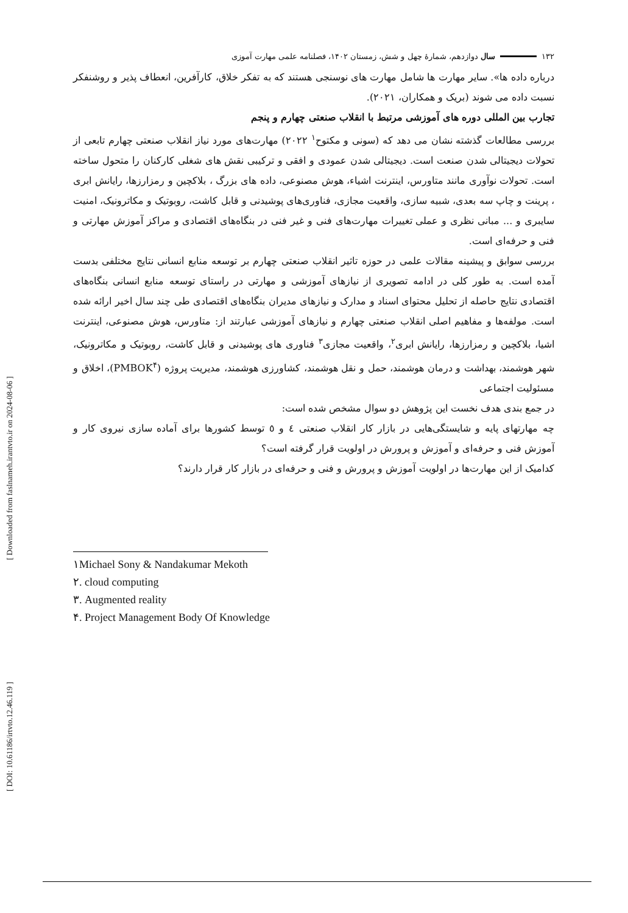[ Downloaded from faslnameh.irantvto.ir on 2024-08-06 ]
[ DOI: 10.61186/irtvto.12.46.119 ]
۱۳۲ سال دوازدهم، شمارهٔ چهل و شش، زمستان ۱۴۰۲، فصلنامه علمی مهارت آموزی
درباره داده ها». سایر مهارت ها شامل مهارت های نوسنجی هستند که به تفکر خلاق، کارآفرین، انعطاف پذیر و روشنفکر نسبت داده می شوند (بریک و همکاران، ۲۰۲۱).
تجارب بین المللی دوره های آموزشی مرتبط با انقلاب صنعتی چهارم و پنجم
بررسی مطالعات گذشته نشان می دهد که (سونی و مکتوح<sup>۱</sup> ۲۰۲۲) مهارت‌های مورد نیاز انقلاب صنعتی چهارم تابعی از تحولات دیجیتالی شدن صنعت است. دیجیتالی شدن عمودی و افقی و ترکیبی نقش های شغلی کارکنان را متحول ساخته است. تحولات نوآوری مانند متاورس، اینترنت اشیاء، هوش مصنوعی، داده های بزرگ ، بلاکچین و رمزارزها، رایانش ابری ، پرینت و چاپ سه بعدی، شبیه سازی، واقعیت مجازی، فناوری‌های پوشیدنی و قابل کاشت، روبوتیک و مکاترونیک، امنیت سایبری و ... مبانی نظری و عملی تغییرات مهارت‌های فنی و غیر فنی در بنگاه‌های اقتصادی و مراکز آموزش مهارتی و فنی و حرفه‌ای است.
بررسی سوابق و پیشینه مقالات علمی در حوزه تاثیر انقلاب صنعتی چهارم بر توسعه منابع انسانی نتایج مختلفی بدست آمده است. به طور کلی در ادامه تصویری از نیازهای آموزشی و مهارتی در راستای توسعه منابع انسانی بنگاه‌های اقتصادی نتایج حاصله از تحلیل محتوای اسناد و مدارک و نیازهای مدیران بنگاه‌های اقتصادی طی چند سال اخیر ارائه شده است. مولفه‌ها و مفاهیم اصلی انقلاب صنعتی چهارم و نیازهای آموزشی عبارتند از: متاورس، هوش مصنوعی، اینترنت اشیا، بلاکچین و رمزارزها، رایانش ابری<sup>۲</sup>، واقعیت مجازی<sup>۳</sup> فناوری های پوشیدنی و قابل کاشت، روبوتیک و مکاترونیک، شهر هوشمند، بهداشت و درمان هوشمند، حمل و نقل هوشمند، کشاورزی هوشمند، مدیریت پروژه (PMBOK<sup>۴</sup>)، اخلاق و مسئولیت اجتماعی
در جمع بندی هدف نخست این پژوهش دو سوال مشخص شده است:
چه مهارتهای پایه و شایستگی‌هایی در بازار کار انقلاب صنعتی ٤ و ٥ توسط کشورها برای آماده سازی نیروی کار و آموزش فنی و حرفه‌ای و آموزش و پرورش در اولویت قرار گرفته است؟
کدامیک از این مهارت‌ها در اولویت آموزش و پرورش و فنی و حرفه‌ای در بازار کار قرار دارند؟
۱Michael Sony & Nandakumar Mekoth
۲. cloud computing
۳. Augmented reality
۴. Project Management Body Of Knowledge